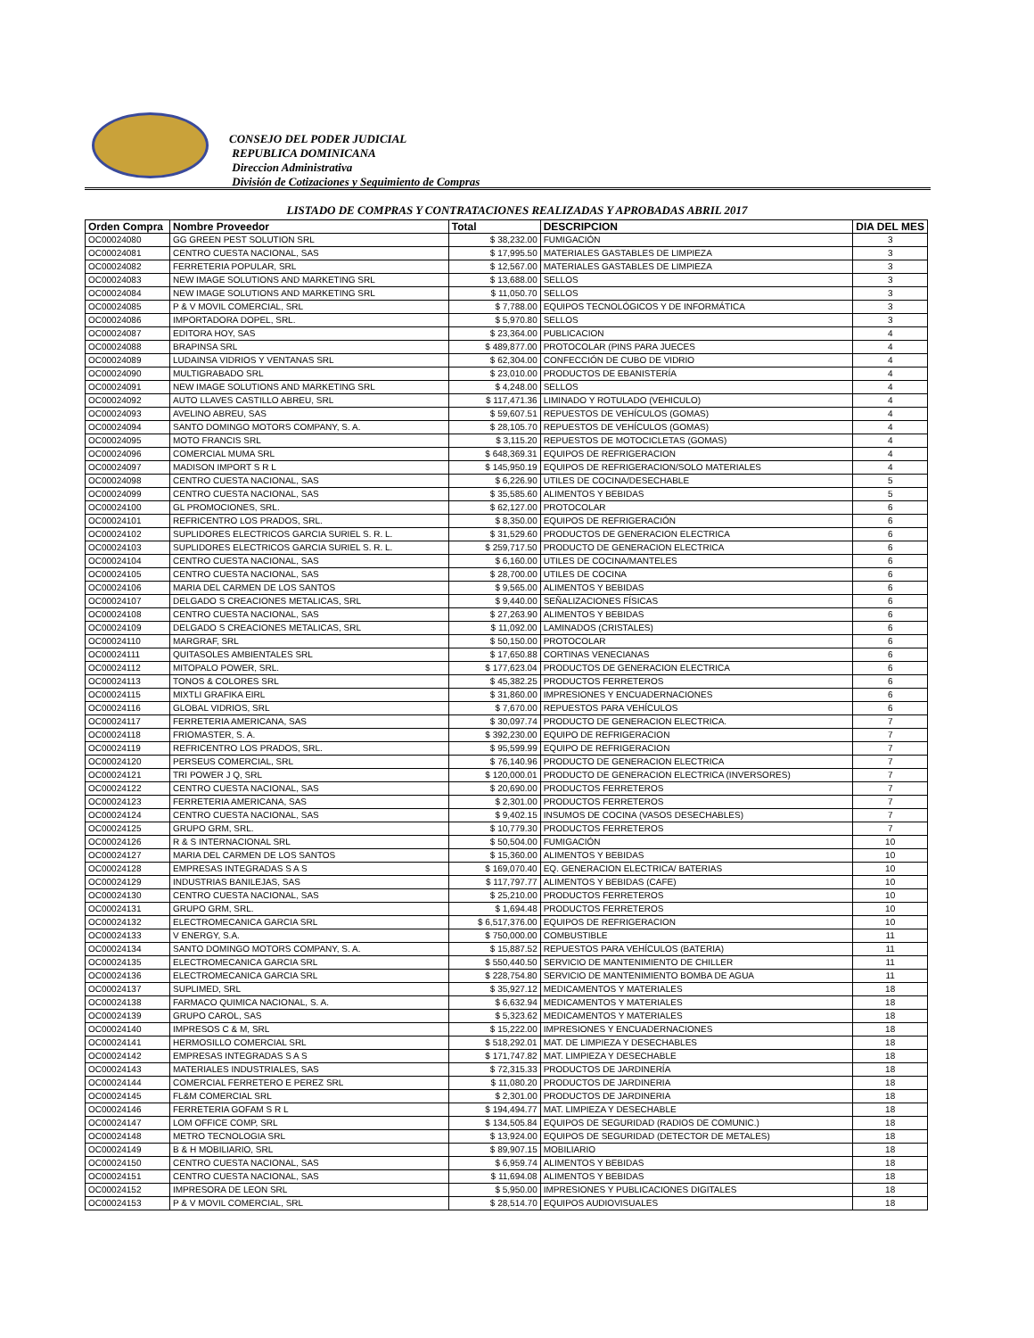CONSEJO DEL PODER JUDICIAL
REPUBLICA DOMINICANA
Direccion Administrativa
División de Cotizaciones y Seguimiento de Compras
LISTADO DE COMPRAS Y CONTRATACIONES REALIZADAS Y APROBADAS ABRIL 2017
| Orden Compra | Nombre Proveedor | Total | DESCRIPCION | DIA DEL MES |
| --- | --- | --- | --- | --- |
| OC00024080 | GG GREEN PEST SOLUTION SRL | $ 38,232.00 | FUMIGACIÓN | 3 |
| OC00024081 | CENTRO CUESTA NACIONAL, SAS | $ 17,995.50 | MATERIALES GASTABLES DE LIMPIEZA | 3 |
| OC00024082 | FERRETERIA POPULAR, SRL | $ 12,567.00 | MATERIALES GASTABLES DE LIMPIEZA | 3 |
| OC00024083 | NEW IMAGE SOLUTIONS AND MARKETING SRL | $ 13,688.00 | SELLOS | 3 |
| OC00024084 | NEW IMAGE SOLUTIONS AND MARKETING SRL | $ 11,050.70 | SELLOS | 3 |
| OC00024085 | P & V MOVIL COMERCIAL, SRL | $ 7,788.00 | EQUIPOS TECNOLÓGICOS Y DE INFORMÁTICA | 3 |
| OC00024086 | IMPORTADORA DOPEL, SRL. | $ 5,970.80 | SELLOS | 3 |
| OC00024087 | EDITORA HOY, SAS | $ 23,364.00 | PUBLICACION | 4 |
| OC00024088 | BRAPINSA SRL | $ 489,877.00 | PROTOCOLAR (PINS PARA JUECES | 4 |
| OC00024089 | LUDAINSA VIDRIOS Y VENTANAS SRL | $ 62,304.00 | CONFECCIÓN DE CUBO DE VIDRIO | 4 |
| OC00024090 | MULTIGRABADO SRL | $ 23,010.00 | PRODUCTOS DE EBANISTERÍA | 4 |
| OC00024091 | NEW IMAGE SOLUTIONS AND MARKETING SRL | $ 4,248.00 | SELLOS | 4 |
| OC00024092 | AUTO LLAVES CASTILLO ABREU, SRL | $ 117,471.36 | LIMINADO Y ROTULADO (VEHICULO) | 4 |
| OC00024093 | AVELINO ABREU, SAS | $ 59,607.51 | REPUESTOS DE VEHÍCULOS (GOMAS) | 4 |
| OC00024094 | SANTO DOMINGO MOTORS COMPANY, S. A. | $ 28,105.70 | REPUESTOS DE VEHÍCULOS (GOMAS) | 4 |
| OC00024095 | MOTO FRANCIS SRL | $ 3,115.20 | REPUESTOS DE MOTOCICLETAS (GOMAS) | 4 |
| OC00024096 | COMERCIAL MUMA SRL | $ 648,369.31 | EQUIPOS DE REFRIGERACION | 4 |
| OC00024097 | MADISON IMPORT S R L | $ 145,950.19 | EQUIPOS DE REFRIGERACION/SOLO MATERIALES | 4 |
| OC00024098 | CENTRO CUESTA NACIONAL, SAS | $ 6,226.90 | UTILES DE COCINA/DESECHABLE | 5 |
| OC00024099 | CENTRO CUESTA NACIONAL, SAS | $ 35,585.60 | ALIMENTOS Y BEBIDAS | 5 |
| OC00024100 | GL PROMOCIONES, SRL. | $ 62,127.00 | PROTOCOLAR | 6 |
| OC00024101 | REFRICENTRO LOS PRADOS, SRL. | $ 8,350.00 | EQUIPOS DE REFRIGERACIÓN | 6 |
| OC00024102 | SUPLIDORES ELECTRICOS GARCIA SURIEL S. R. L. | $ 31,529.60 | PRODUCTOS DE GENERACION ELECTRICA | 6 |
| OC00024103 | SUPLIDORES ELECTRICOS GARCIA SURIEL S. R. L. | $ 259,717.50 | PRODUCTO DE GENERACION ELECTRICA | 6 |
| OC00024104 | CENTRO CUESTA NACIONAL, SAS | $ 6,160.00 | UTILES DE COCINA/MANTELES | 6 |
| OC00024105 | CENTRO CUESTA NACIONAL, SAS | $ 28,700.00 | UTILES DE COCINA | 6 |
| OC00024106 | MARIA DEL CARMEN DE LOS SANTOS | $ 9,565.00 | ALIMENTOS Y BEBIDAS | 6 |
| OC00024107 | DELGADO S CREACIONES METALICAS, SRL | $ 9,440.00 | SEÑALIZACIONES FÍSICAS | 6 |
| OC00024108 | CENTRO CUESTA NACIONAL, SAS | $ 27,263.90 | ALIMENTOS Y BEBIDAS | 6 |
| OC00024109 | DELGADO S CREACIONES METALICAS, SRL | $ 11,092.00 | LAMINADOS (CRISTALES) | 6 |
| OC00024110 | MARGRAF, SRL | $ 50,150.00 | PROTOCOLAR | 6 |
| OC00024111 | QUITASOLES AMBIENTALES SRL | $ 17,650.88 | CORTINAS VENECIANAS | 6 |
| OC00024112 | MITOPALO POWER, SRL. | $ 177,623.04 | PRODUCTOS DE GENERACION ELECTRICA | 6 |
| OC00024113 | TONOS & COLORES SRL | $ 45,382.25 | PRODUCTOS FERRETEROS | 6 |
| OC00024115 | MIXTLI GRAFIKA EIRL | $ 31,860.00 | IMPRESIONES Y ENCUADERNACIONES | 6 |
| OC00024116 | GLOBAL VIDRIOS, SRL | $ 7,670.00 | REPUESTOS PARA VEHÍCULOS | 6 |
| OC00024117 | FERRETERIA AMERICANA, SAS | $ 30,097.74 | PRODUCTO DE GENERACION ELECTRICA. | 7 |
| OC00024118 | FRIOMASTER, S. A. | $ 392,230.00 | EQUIPO DE REFRIGERACION | 7 |
| OC00024119 | REFRICENTRO LOS PRADOS, SRL. | $ 95,599.99 | EQUIPO DE REFRIGERACION | 7 |
| OC00024120 | PERSEUS COMERCIAL, SRL | $ 76,140.96 | PRODUCTO DE GENERACION ELECTRICA | 7 |
| OC00024121 | TRI POWER J Q, SRL | $ 120,000.01 | PRODUCTO DE GENERACION ELECTRICA (INVERSORES) | 7 |
| OC00024122 | CENTRO CUESTA NACIONAL, SAS | $ 20,690.00 | PRODUCTOS FERRETEROS | 7 |
| OC00024123 | FERRETERIA AMERICANA, SAS | $ 2,301.00 | PRODUCTOS FERRETEROS | 7 |
| OC00024124 | CENTRO CUESTA NACIONAL, SAS | $ 9,402.15 | INSUMOS DE COCINA (VASOS DESECHABLES) | 7 |
| OC00024125 | GRUPO GRM, SRL. | $ 10,779.30 | PRODUCTOS FERRETEROS | 7 |
| OC00024126 | R & S INTERNACIONAL SRL | $ 50,504.00 | FUMIGACIÓN | 10 |
| OC00024127 | MARIA DEL CARMEN DE LOS SANTOS | $ 15,360.00 | ALIMENTOS Y BEBIDAS | 10 |
| OC00024128 | EMPRESAS INTEGRADAS S A S | $ 169,070.40 | EQ. GENERACION ELECTRICA/ BATERIAS | 10 |
| OC00024129 | INDUSTRIAS BANILEJAS, SAS | $ 117,797.77 | ALIMENTOS Y BEBIDAS (CAFE) | 10 |
| OC00024130 | CENTRO CUESTA NACIONAL, SAS | $ 25,210.00 | PRODUCTOS FERRETEROS | 10 |
| OC00024131 | GRUPO GRM, SRL. | $ 1,694.48 | PRODUCTOS FERRETEROS | 10 |
| OC00024132 | ELECTROMECANICA GARCIA SRL | $ 6,517,376.00 | EQUIPOS DE REFRIGERACION | 10 |
| OC00024133 | V ENERGY, S.A. | $ 750,000.00 | COMBUSTIBLE | 11 |
| OC00024134 | SANTO DOMINGO MOTORS COMPANY, S. A. | $ 15,887.52 | REPUESTOS PARA VEHÍCULOS (BATERIA) | 11 |
| OC00024135 | ELECTROMECANICA GARCIA SRL | $ 550,440.50 | SERVICIO DE MANTENIMIENTO DE CHILLER | 11 |
| OC00024136 | ELECTROMECANICA GARCIA SRL | $ 228,754.80 | SERVICIO DE MANTENIMIENTO BOMBA DE AGUA | 11 |
| OC00024137 | SUPLIMED, SRL | $ 35,927.12 | MEDICAMENTOS Y MATERIALES | 18 |
| OC00024138 | FARMACO QUIMICA NACIONAL, S. A. | $ 6,632.94 | MEDICAMENTOS Y MATERIALES | 18 |
| OC00024139 | GRUPO CAROL, SAS | $ 5,323.62 | MEDICAMENTOS Y MATERIALES | 18 |
| OC00024140 | IMPRESOS C & M, SRL | $ 15,222.00 | IMPRESIONES Y ENCUADERNACIONES | 18 |
| OC00024141 | HERMOSILLO COMERCIAL SRL | $ 518,292.01 | MAT. DE LIMPIEZA Y DESECHABLES | 18 |
| OC00024142 | EMPRESAS INTEGRADAS S A S | $ 171,747.82 | MAT. LIMPIEZA Y DESECHABLE | 18 |
| OC00024143 | MATERIALES INDUSTRIALES, SAS | $ 72,315.33 | PRODUCTOS DE JARDINERÍA | 18 |
| OC00024144 | COMERCIAL FERRETERO E PEREZ SRL | $ 11,080.20 | PRODUCTOS DE JARDINERIA | 18 |
| OC00024145 | FL&M COMERCIAL SRL | $ 2,301.00 | PRODUCTOS DE JARDINERIA | 18 |
| OC00024146 | FERRETERIA GOFAM S R L | $ 194,494.77 | MAT. LIMPIEZA Y DESECHABLE | 18 |
| OC00024147 | LOM OFFICE COMP, SRL | $ 134,505.84 | EQUIPOS DE SEGURIDAD (RADIOS DE COMUNIC.) | 18 |
| OC00024148 | METRO TECNOLOGIA SRL | $ 13,924.00 | EQUIPOS DE SEGURIDAD (DETECTOR DE METALES) | 18 |
| OC00024149 | B & H MOBILIARIO, SRL | $ 89,907.15 | MOBILIARIO | 18 |
| OC00024150 | CENTRO CUESTA NACIONAL, SAS | $ 6,959.74 | ALIMENTOS Y BEBIDAS | 18 |
| OC00024151 | CENTRO CUESTA NACIONAL, SAS | $ 11,694.08 | ALIMENTOS Y BEBIDAS | 18 |
| OC00024152 | IMPRESORA DE LEON SRL | $ 5,950.00 | IMPRESIONES Y PUBLICACIONES DIGITALES | 18 |
| OC00024153 | P & V MOVIL COMERCIAL, SRL | $ 28,514.70 | EQUIPOS AUDIOVISUALES | 18 |